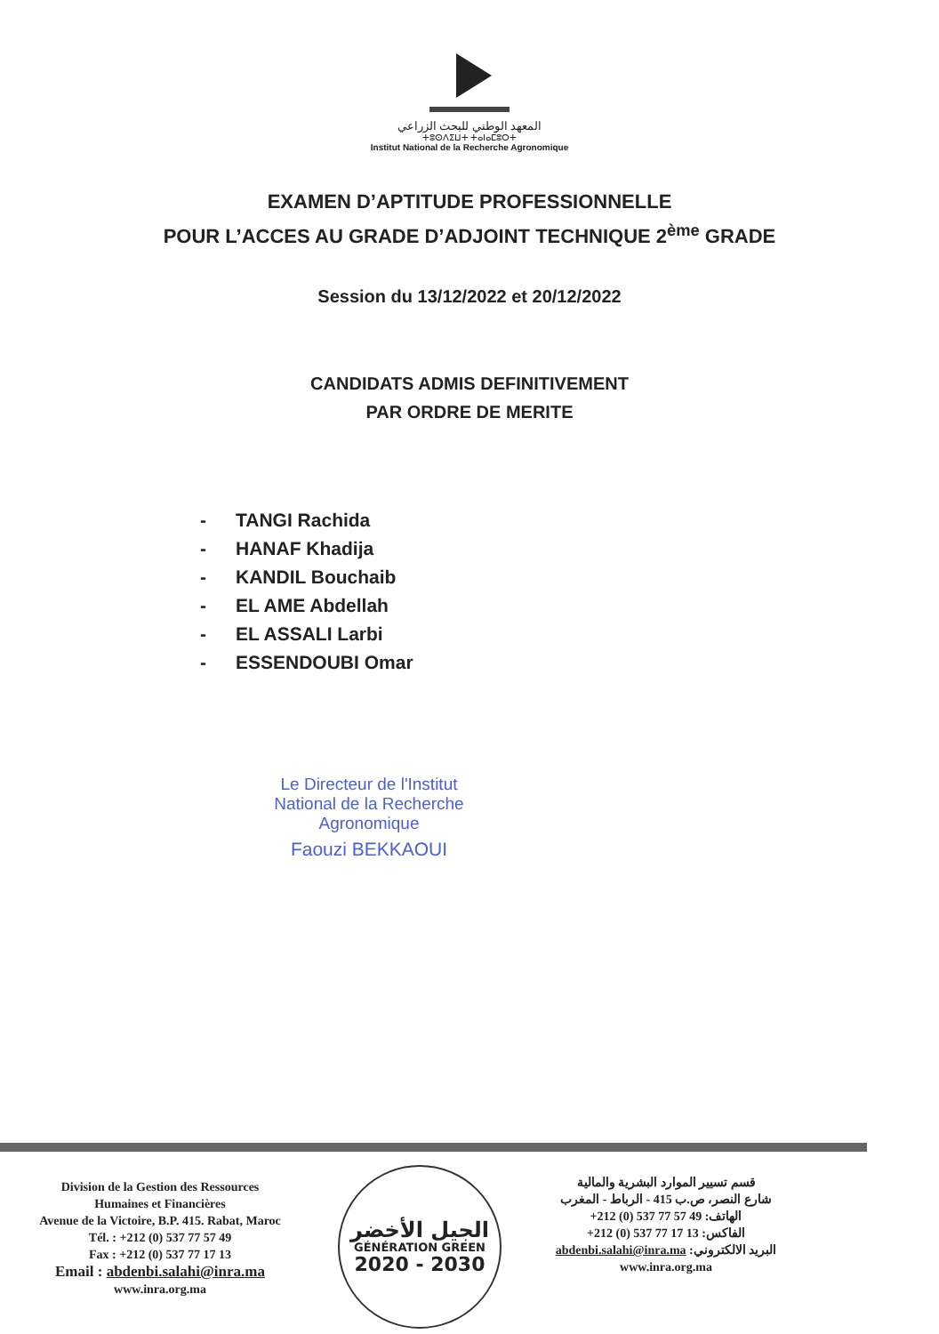المعهد الوطني للبحث الزراعي
ⵜⵓⵙⴷⵉⵡⵜ ⵜⴰⵏⴰⵎⵓⵔⵜ
Institut National de la Recherche Agronomique
EXAMEN D’APTITUDE PROFESSIONNELLE
POUR L’ACCES AU GRADE D’ADJOINT TECHNIQUE 2<sup>ème</sup> GRADE
Session du 13/12/2022 et 20/12/2022
CANDIDATS ADMIS DEFINITIVEMENT
PAR ORDRE DE MERITE
- TANGI Rachida
- HANAF Khadija
- KANDIL Bouchaib
- EL AME Abdellah
- EL ASSALI Larbi
- ESSENDOUBI Omar
Le Directeur de l'Institut
National de la Recherche
Agronomique
Faouzi BEKKAOUI
Division de la Gestion des Ressources
Humaines et Financières
Avenue de la Victoire, B.P. 415. Rabat, Maroc
Tél. : +212 (0) 537 77 57 49
Fax : +212 (0) 537 77 17 13
Email : abdenbi.salahi@inra.ma
www.inra.org.ma
الجيل الأخضر
GÉNÉRATION GREEN
2020 - 2030
قسم تسيير الموارد البشرية والمالية
شارع النصر، ص.ب 415 - الرباط - المغرب
الهاتف: +212 (0) 537 77 57 49
الفاكس: +212 (0) 537 77 17 13
البريد الالكتروني: abdenbi.salahi@inra.ma
www.inra.org.ma